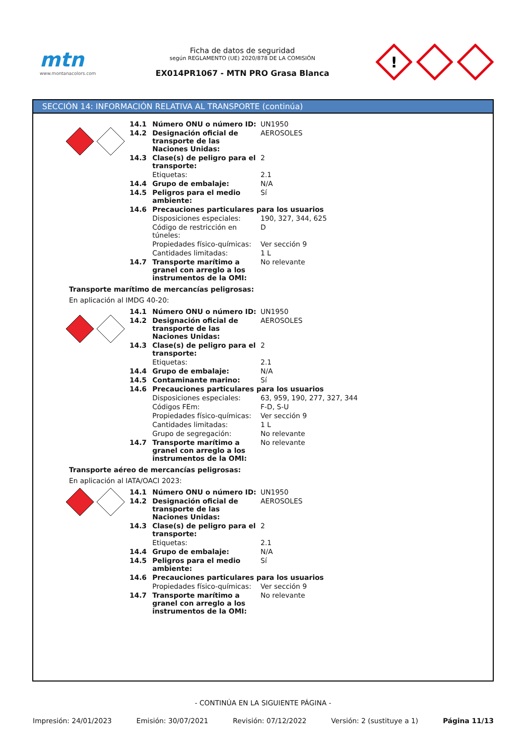mtn
www.montanacolors.com
Ficha de datos de seguridad
según REGLAMENTO (UE) 2020/878 DE LA COMISIÓN
EX014PR1067 - MTN PRO Grasa Blanca
!
SECCIÓN 14: INFORMACIÓN RELATIVA AL TRANSPORTE (continúa)
| 14.1 | Número ONU o número ID: | UN1950 |
| 14.2 | Designación oficial de transporte de las Naciones Unidas: | AEROSOLES |
| 14.3 | Clase(s) de peligro para el transporte: | 2 |
| | Etiquetas: | 2.1 |
| 14.4 | Grupo de embalaje: | N/A |
| 14.5 | Peligros para el medio ambiente: | Sí |
| 14.6 | Precauciones particulares para los usuarios | |
| | Disposiciones especiales: | 190, 327, 344, 625 |
| | Código de restricción en túneles: | D |
| | Propiedades físico-químicas: | Ver sección 9 |
| | Cantidades limitadas: | 1 L |
| 14.7 | Transporte marítimo a granel con arreglo a los instrumentos de la OMI: | No relevante |
Transporte marítimo de mercancías peligrosas:
En aplicación al IMDG 40-20:
| 14.1 | Número ONU o número ID: | UN1950 |
| 14.2 | Designación oficial de transporte de las Naciones Unidas: | AEROSOLES |
| 14.3 | Clase(s) de peligro para el transporte: | 2 |
| | Etiquetas: | 2.1 |
| 14.4 | Grupo de embalaje: | N/A |
| 14.5 | Contaminante marino: | Sí |
| 14.6 | Precauciones particulares para los usuarios | |
| | Disposiciones especiales: | 63, 959, 190, 277, 327, 344 |
| | Códigos FEm: | F-D, S-U |
| | Propiedades físico-químicas: | Ver sección 9 |
| | Cantidades limitadas: | 1 L |
| | Grupo de segregación: | No relevante |
| 14.7 | Transporte marítimo a granel con arreglo a los instrumentos de la OMI: | No relevante |
Transporte aéreo de mercancías peligrosas:
En aplicación al IATA/OACI 2023:
| 14.1 | Número ONU o número ID: | UN1950 |
| 14.2 | Designación oficial de transporte de las Naciones Unidas: | AEROSOLES |
| 14.3 | Clase(s) de peligro para el transporte: | 2 |
| | Etiquetas: | 2.1 |
| 14.4 | Grupo de embalaje: | N/A |
| 14.5 | Peligros para el medio ambiente: | Sí |
| 14.6 | Precauciones particulares para los usuarios | |
| | Propiedades físico-químicas: | Ver sección 9 |
| 14.7 | Transporte marítimo a granel con arreglo a los instrumentos de la OMI: | No relevante |
- CONTINÚA EN LA SIGUIENTE PÁGINA -
Impresión: 24/01/2023 Emisión: 30/07/2021 Revisión: 07/12/2022 Versión: 2 (sustituye a 1) Página 11/13